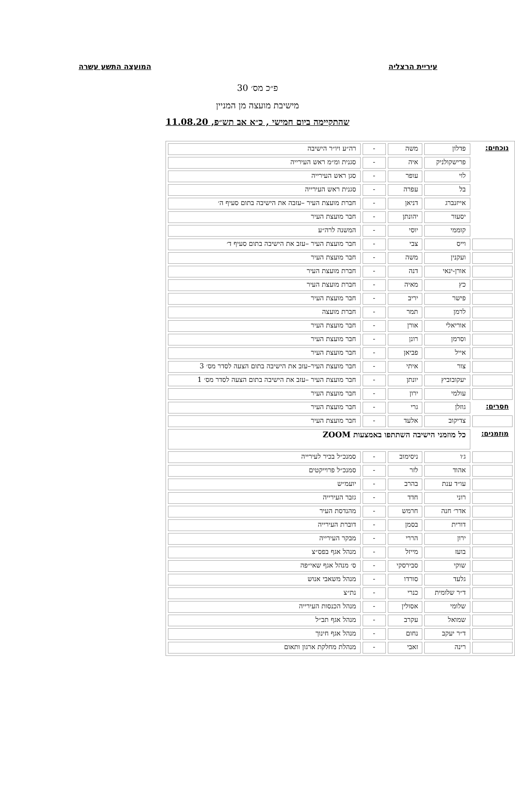עיריית הרצליה המועצה התשע עשרה
פ״כ מס׳ 30
מישיבת מועצה מן המניין
שהתקיימה ביום חמישי , כ״א אב תש״פ, 11.08.20
| נוכחים: | פדלון | משה | - | רה״ע ויו״ר הישיבה |
| | פרישקולניק | איה | - | סגנית ומ״מ ראש העירייה |
| | לוי | עופר | - | סגן ראש העירייה |
| | בל | עפרה | - | סגנית ראש העירייה |
| | אייזנברג | דניאן | - | חברת מועצת העיר –עזבה את הישיבה בתום סעיף ה׳ |
| | יסעור | יהונתן | - | חבר מועצת העיר |
| | קוממי | יוסי | - | המשנה לרה״ע |
| | וייס | צבי | - | חבר מועצת העיר –עזב את הישיבה בתום סעיף ד׳ |
| | ועקנין | משה | - | חבר מועצת העיר |
| | אורן-ינאי | דנה | - | חברת מועצת העיר |
| | כץ | מאיה | - | חברת מועצת העיר |
| | פישר | יריב | - | חבר מועצת העיר |
| | לרמן | תמר | - | חברת מועצה |
| | אוריאלי | אורן | - | חבר מועצת העיר |
| | וסרמן | רונן | - | חבר מועצת העיר |
| | אייל | פביאן | - | חבר מועצת העיר |
| | צור | איתי | - | חבר מועצת העיר–עזב את הישיבה בתום הצעה לסדר מס׳ 3 |
| | יעקובוביץ | יונתן | - | חבר מועצת העיר –עזב את הישיבה בתום הצעה לסדר מס׳ 1 |
| | עולמי | ירון | - | חבר מועצת העיר |
| חסרים: | גוזלן | גרי | - | חבר מועצת העיר |
| | צדיקוב | אלעד | - | חבר מועצת העיר |
| מוזמנים: | כל מוזמני הישיבה השתתפו באמצעות ZOOM | | | |
| | ג׳ו | ניסימוב | - | סמנכ״ל בכיר לעירייה |
| | אהוד | לזר | - | סמנכ״ל פרוייקטים |
| | עו״ד ענת | בהרב | - | יועמ״ש |
| | רוני | חדד | - | גזבר העירייה |
| | אדר׳ חנה | חרמש | - | מהנדסת העיר |
| | דורית | בסמן | - | דוברת העירייה |
| | ירון | הררי | - | מבקר העירייה |
| | בועז | מייזל | - | מנהל אגף בפס״צ |
| | שוקי | סבירסקי | - | ס׳ מנהל אגף שאי״פה |
| | גלעד | סורדו | - | מנהל משאבי אנוש |
| | ד״ר שלומית | כנרי | - | נת״צ |
| | שלומי | אסולין | - | מנהל הכנסות העירייה |
| | שמואל | עקרב | - | מנהל אגף תב״ל |
| | ד״ר יעקב | נחום | - | מנהל אגף חינוך |
| | רינה | זאבי | - | מנהלת מחלקת ארגון ותאום |